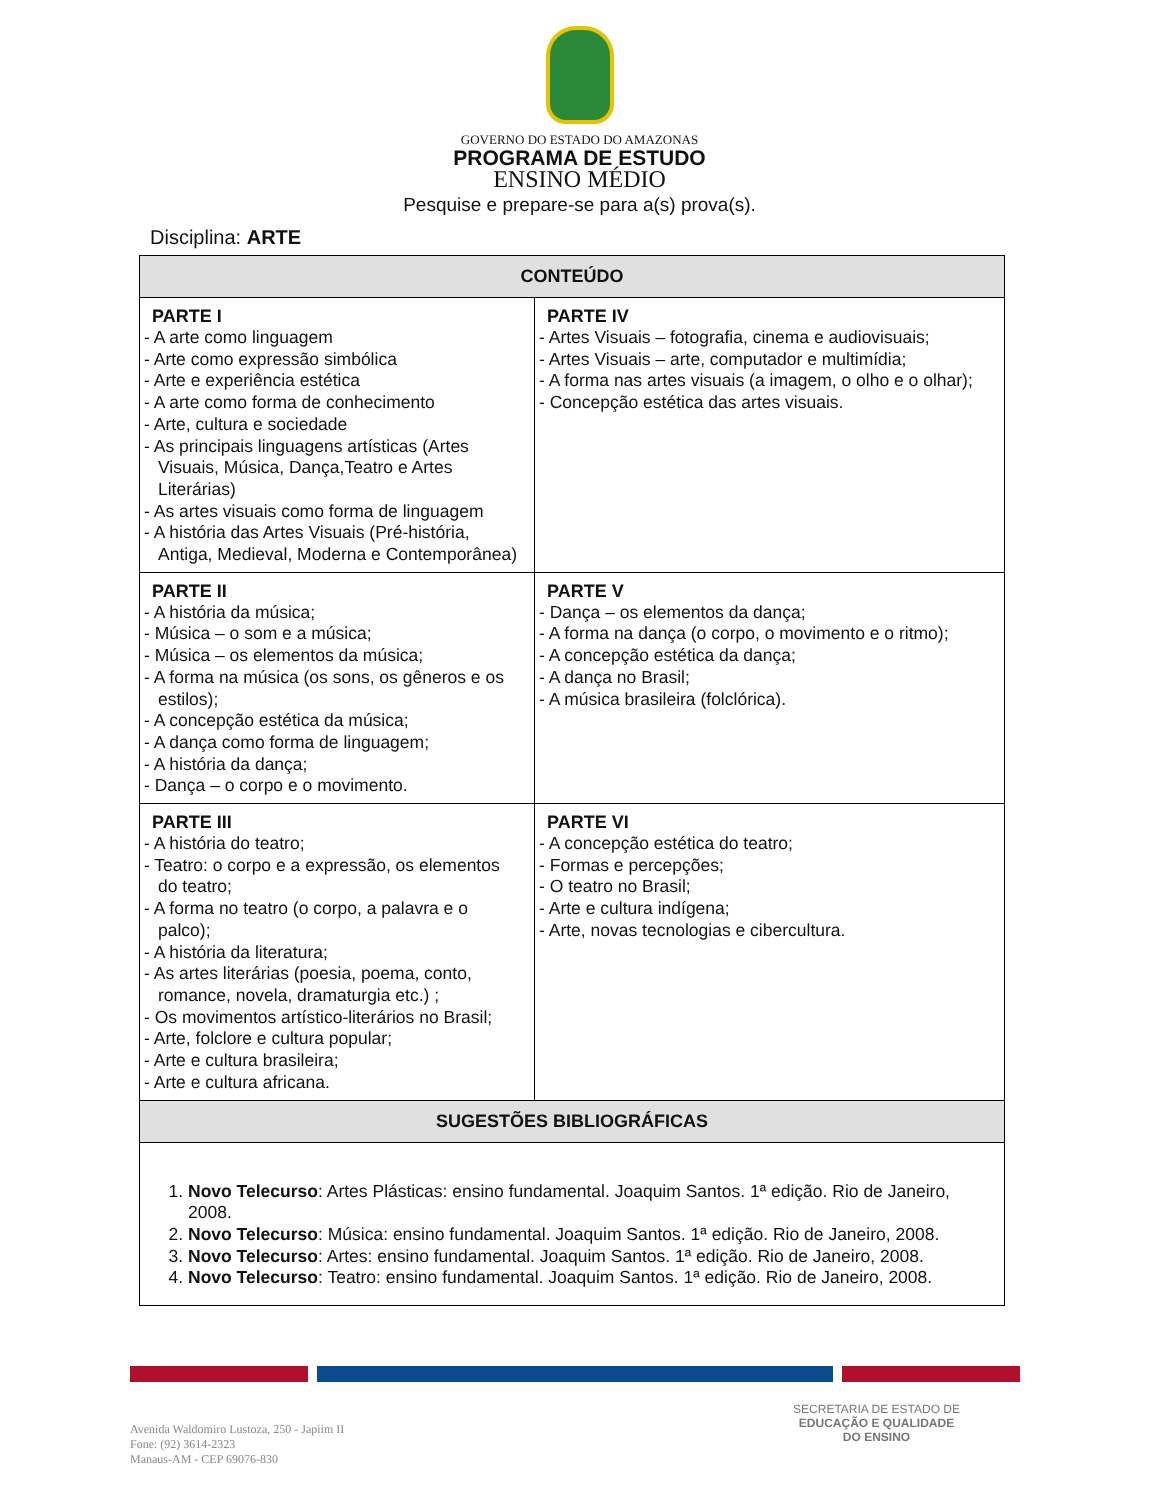GOVERNO DO ESTADO DO AMAZONAS
PROGRAMA DE ESTUDO
ENSINO MÉDIO
Pesquise e prepare-se para a(s) prova(s).
Disciplina: ARTE
| CONTEÚDO | |
| --- | --- |
| PARTE I - A arte como linguagem - Arte como expressão simbólica - Arte e experiência estética - A arte como forma de conhecimento - Arte, cultura e sociedade - As principais linguagens artísticas (Artes Visuais, Música, Dança,Teatro e Artes Literárias) - As artes visuais como forma de linguagem - A história das Artes Visuais (Pré-história, Antiga, Medieval, Moderna e Contemporânea) | PARTE IV - Artes Visuais – fotografia, cinema e audiovisuais; - Artes Visuais – arte, computador e multimídia; - A forma nas artes visuais (a imagem, o olho e o olhar); - Concepção estética das artes visuais. |
| PARTE II - A história da música; - Música – o som e a música; - Música – os elementos da música; - A forma na música (os sons, os gêneros e os estilos); - A concepção estética da música; - A dança como forma de linguagem; - A história da dança; - Dança – o corpo e o movimento. | PARTE V - Dança – os elementos da dança; - A forma na dança (o corpo, o movimento e o ritmo); - A concepção estética da dança; - A dança no Brasil; - A música brasileira (folclórica). |
| PARTE III - A história do teatro; - Teatro: o corpo e a expressão, os elementos do teatro; - A forma no teatro (o corpo, a palavra e o palco); - A história da literatura; - As artes literárias (poesia, poema, conto, romance, novela, dramaturgia etc.) ; - Os movimentos artístico-literários no Brasil; - Arte, folclore e cultura popular; - Arte e cultura brasileira; - Arte e cultura africana. | PARTE VI - A concepção estética do teatro; - Formas e percepções; - O teatro no Brasil; - Arte e cultura indígena; - Arte, novas tecnologias e cibercultura. |
| SUGESTÕES BIBLIOGRÁFICAS | |
| 1. Novo Telecurso : Artes Plásticas: ensino fundamental. Joaquim Santos. 1ª edição. Rio de Janeiro, 2008. 2. Novo Telecurso : Música: ensino fundamental. Joaquim Santos. 1ª edição. Rio de Janeiro, 2008. 3. Novo Telecurso : Artes: ensino fundamental. Joaquim Santos. 1ª edição. Rio de Janeiro, 2008. 4. Novo Telecurso : Teatro: ensino fundamental. Joaquim Santos. 1ª edição. Rio de Janeiro, 2008. | |
Avenida Waldomiro Lustoza, 250 - Japiim II
Fone: (92) 3614-2323
Manaus-AM - CEP 69076-830
SECRETARIA DE ESTADO DE
EDUCAÇÃO E QUALIDADE
DO ENSINO